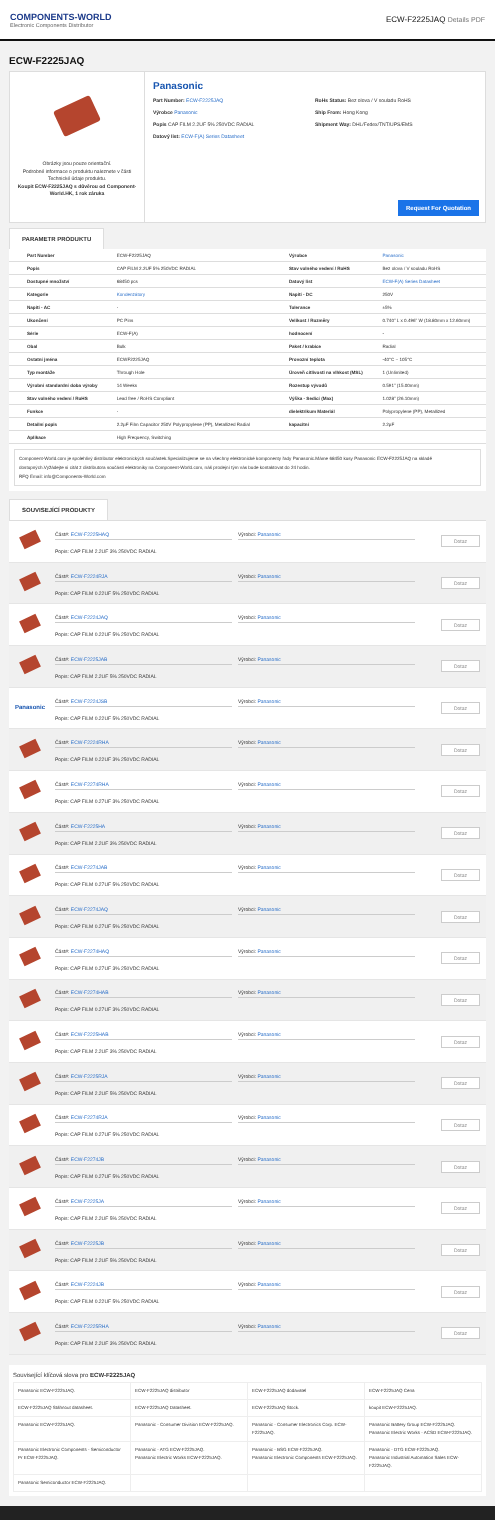COMPONENTS-WORLD
Electronic Components Distributor
ECW-F2225JAQ Details PDF
ECW-F2225JAQ
Obrázky jsou pouze orientační.
Podrobné informace o produktu naleznete v části Technické údaje produktu.
Koupit ECW-F2225JAQ s důvěrou od Component-World.HK, 1 rok záruka
Panasonic
Part Number: ECW-F2225JAQ
Výrobce Panasonic
Popis CAP FILM 2.2UF 5% 250VDC RADIAL
Datový list: ECW-F(A) Series Datasheet
RoHs Status: Bez olova / V souladu RoHS
Ship From: Hong Kong
Shipment Way: DHL/Fedex/TNT/UPS/EMS
Request For Quotation
PARAMETR PRODUKTU
| Part Number | ECW-F2225JAQ | Výrobce | Panasonic |
| Popis | CAP FILM 2.2UF 5% 250VDC RADIAL | Stav volného vedení / RoHS | Bez olova / V souladu RoHS |
| Dostupné množství | 68450 pcs | Datový list | ECW-F(A) Series Datasheet |
| Kategorie | Kondenzátory | Napití - DC | 250V |
| Napití - AC | - | Tolerance | ±5% |
| Ukončení | PC Pins | Velikost / Rozměry | 0.740" L x 0.496" W (18.80mm x 12.60mm) |
| Série | ECW-F(A) | hodnocení | - |
| Obal | Bulk | Paket / krabice | Radial |
| Ostatní jména | ECWF2225JAQ | Provozní teplota | -40°C ~ 105°C |
| Typ montáže | Through Hole | Úroveň citlivosti na vlhkost (MSL) | 1 (Unlimited) |
| Výrobní standardní doba výroby | 14 Weeks | Rozestup vývodů | 0.591" (15.00mm) |
| Stav volného vedení / RoHS | Lead free / RoHS Compliant | Výška - Sedící (Max) | 1.028" (26.10mm) |
| Funkce | - | dielektrikum Materiál | Polypropylene (PP), Metallized |
| Detailní popis | 2.2µF Film Capacitor 250V Polypropylene (PP), Metallized Radial | kapacitní | 2.2µF |
| Aplikace | High Frequency, Switching | | |
Component-World.com je spolehlivý distributor elektronických součástek.Specializujeme se na všechny elektronické komponenty řady Panasonic.Máme 68450 kusy Panasonic ECW-F2225JAQ na skladě dostupných.Vyžádejte si citát z distributora součástí elektroniky na Component-World.com, náš prodejní tým vás bude kontaktovat do 24 hodin.
RFQ Email: info@Components-World.com
SOUVISEJÍCÍ PRODUKTY
Část#: ECW-F2225HAQ Výrobci: Panasonic
Popis: CAP FILM 2.2UF 3% 250VDC RADIAL
Dotaz
Část#: ECW-F2224RJA Výrobci: Panasonic
Popis: CAP FILM 0.22UF 5% 250VDC RADIAL
Dotaz
Část#: ECW-F2224JAQ Výrobci: Panasonic
Popis: CAP FILM 0.22UF 5% 250VDC RADIAL
Dotaz
Část#: ECW-F2225JAB Výrobci: Panasonic
Popis: CAP FILM 2.2UF 5% 250VDC RADIAL
Dotaz
Panasonic
Část#: ECW-F2224JSB Výrobci: Panasonic
Popis: CAP FILM 0.22UF 5% 250VDC RADIAL
Dotaz
Část#: ECW-F2224RHA Výrobci: Panasonic
Popis: CAP FILM 0.22UF 3% 250VDC RADIAL
Dotaz
Část#: ECW-F2274RHA Výrobci: Panasonic
Popis: CAP FILM 0.27UF 3% 250VDC RADIAL
Dotaz
Část#: ECW-F2225HA Výrobci: Panasonic
Popis: CAP FILM 2.2UF 3% 250VDC RADIAL
Dotaz
Část#: ECW-F2274JAB Výrobci: Panasonic
Popis: CAP FILM 0.27UF 5% 250VDC RADIAL
Dotaz
Část#: ECW-F2274JAQ Výrobci: Panasonic
Popis: CAP FILM 0.27UF 5% 250VDC RADIAL
Dotaz
Část#: ECW-F2274HAQ Výrobci: Panasonic
Popis: CAP FILM 0.27UF 3% 250VDC RADIAL
Dotaz
Část#: ECW-F2274HAB Výrobci: Panasonic
Popis: CAP FILM 0.27UF 3% 250VDC RADIAL
Dotaz
Část#: ECW-F2225HAB Výrobci: Panasonic
Popis: CAP FILM 2.2UF 3% 250VDC RADIAL
Dotaz
Část#: ECW-F2225RJA Výrobci: Panasonic
Popis: CAP FILM 2.2UF 5% 250VDC RADIAL
Dotaz
Část#: ECW-F2274RJA Výrobci: Panasonic
Popis: CAP FILM 0.27UF 5% 250VDC RADIAL
Dotaz
Část#: ECW-F2274JB Výrobci: Panasonic
Popis: CAP FILM 0.27UF 5% 250VDC RADIAL
Dotaz
Část#: ECW-F2225JA Výrobci: Panasonic
Popis: CAP FILM 2.2UF 5% 250VDC RADIAL
Dotaz
Část#: ECW-F2225JB Výrobci: Panasonic
Popis: CAP FILM 2.2UF 5% 250VDC RADIAL
Dotaz
Část#: ECW-F2224JB Výrobci: Panasonic
Popis: CAP FILM 0.22UF 5% 250VDC RADIAL
Dotaz
Část#: ECW-F2225RHA Výrobci: Panasonic
Popis: CAP FILM 2.2UF 3% 250VDC RADIAL
Dotaz
Související klíčová slova pro ECW-F2225JAQ
| Panasonic ECW-F2225JAQ. | ECW-F2225JAQ distributor | ECW-F2225JAQ dodavatel | ECW-F2225JAQ Cena |
| ECW-F2225JAQ Stáhnout datasheet. | ECW-F2225JAQ Datasheet. | ECW-F2225JAQ Stock. | koupit ECW-F2225JAQ. |
| Panasonic ECW-F2225JAQ. | Panasonic - Consumer Division ECW-F2225JAQ. | Panasonic - Consumer Electronics Corp. ECW-F2225JAQ. | Panasonic Battery Group ECW-F2225JAQ. Panasonic Electric Works - ACSD ECW-F2225JAQ. |
| Panasonic Electronic Components - Semiconductor Pr ECW-F2225JAQ. | Panasonic - ATG ECW-F2225JAQ. Panasonic Electric Works ECW-F2225JAQ. | Panasonic - BSG ECW-F2225JAQ. Panasonic Electronic Components ECW-F2225JAQ. | Panasonic - DTG ECW-F2225JAQ. Panasonic Industrial Automation Sales ECW-F2225JAQ. |
| Panasonic Semiconductor ECW-F2225JAQ. | | | |